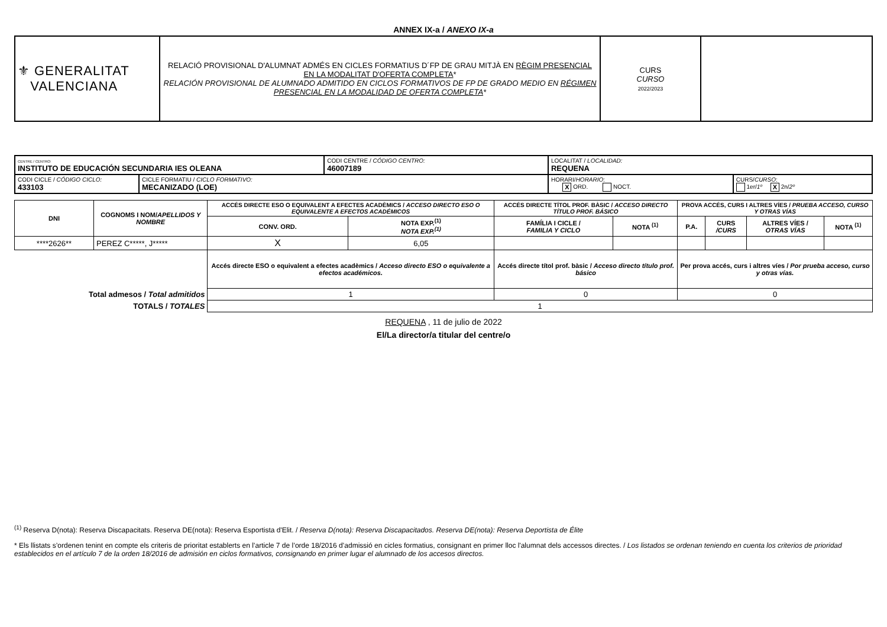ANNEX IX-a / ANEXO IX-a
| ⚜ GENERALITAT VALENCIANA | RELACIÓ PROVISIONAL D'ALUMNAT ADMÉS EN CICLES FORMATIUS D´FP DE GRAU MITJÀ EN RÈGIM PRESENCIAL EN LA MODALITAT D'OFERTA COMPLETA * RELACIÓN PROVISIONAL DE ALUMNADO ADMITIDO EN CICLOS FORMATIVOS DE FP DE GRADO MEDIO EN RÉGIMEN PRESENCIAL EN LA MODALIDAD DE OFERTA COMPLETA * | CURS CURSO 2022/2023 | |
| CENTRE / CENTRO: INSTITUTO DE EDUCACIÓN SECUNDARIA IES OLEANA | | CODI CENTRE / CÓDIGO CENTRO: 46007189 | LOCALITAT / LOCALIDAD: REQUENA | |
| CODI CICLE / CÓDIGO CICLO: 433103 | CICLE FORMATIU / CICLO FORMATIVO: MECANIZADO (LOE) | | HORARI/ HORARIO : X ORD. NOCT. | CURS/ CURSO : 1er/ 1º X 2n/ 2º |
| DNI | COGNOMS I NOM/ APELLIDOS Y NOMBRE | ACCÉS DIRECTE ESO O EQUIVALENT A EFECTES ACADÈMICS / ACCESO DIRECTO ESO O EQUIVALENTE A EFECTOS ACADÉMICOS | | ACCÉS DIRECTE TÍTOL PROF. BÀSIC / ACCESO DIRECTO TÍTULO PROF. BÁSICO | | PROVA ACCÉS, CURS I ALTRES VÍES / PRUEBA ACCESO, CURSO Y OTRAS VÍAS | | | |
| --- | --- | --- | --- | --- | --- | --- | --- | --- | --- |
| | | CONV. ORD. | NOTA EXP.<sup>(1)</sup> NOTA EXP.<sup>(1)</sup> | FAMÍLIA I CICLE / FAMILIA Y CICLO | NOTA <sup>(1)</sup> | P.A. | CURS /CURS | ALTRES VÍES / OTRAS VÍAS | NOTA <sup>(1)</sup> |
| ****2626** | PEREZ C*****, J***** | X | 6,05 | | | | | | |
| | | Accés directe ESO o equivalent a efectes acadèmics / Acceso directo ESO o equivalente a efectos académicos. | | Accés directe títol prof. bàsic / Acceso directo título prof. básico | | Per prova accés, curs i altres víes / Por prueba acceso, curso y otras vías. | | | |
| Total admesos / Total admitidos | | 1 | | 0 | | 0 | | | |
| TOTALS / TOTALES | | 1 | | | | | | | |
REQUENA , 11 de julio de 2022
El/La director/a titular del centre/o
<sup>(1)</sup> Reserva D(nota): Reserva Discapacitats. Reserva DE(nota): Reserva Esportista d'Elit. / Reserva D(nota): Reserva Discapacitados. Reserva DE(nota): Reserva Deportista de Élite
* Els llistats s’ordenen tenint en compte els criteris de prioritat establerts en l’article 7 de l’orde 18/2016 d’admissió en cicles formatius, consignant en primer lloc l'alumnat dels accessos directes. / Los listados se ordenan teniendo en cuenta los criterios de prioridad establecidos en el artículo 7 de la orden 18/2016 de admisión en ciclos formativos, consignando en primer lugar el alumnado de los accesos directos.